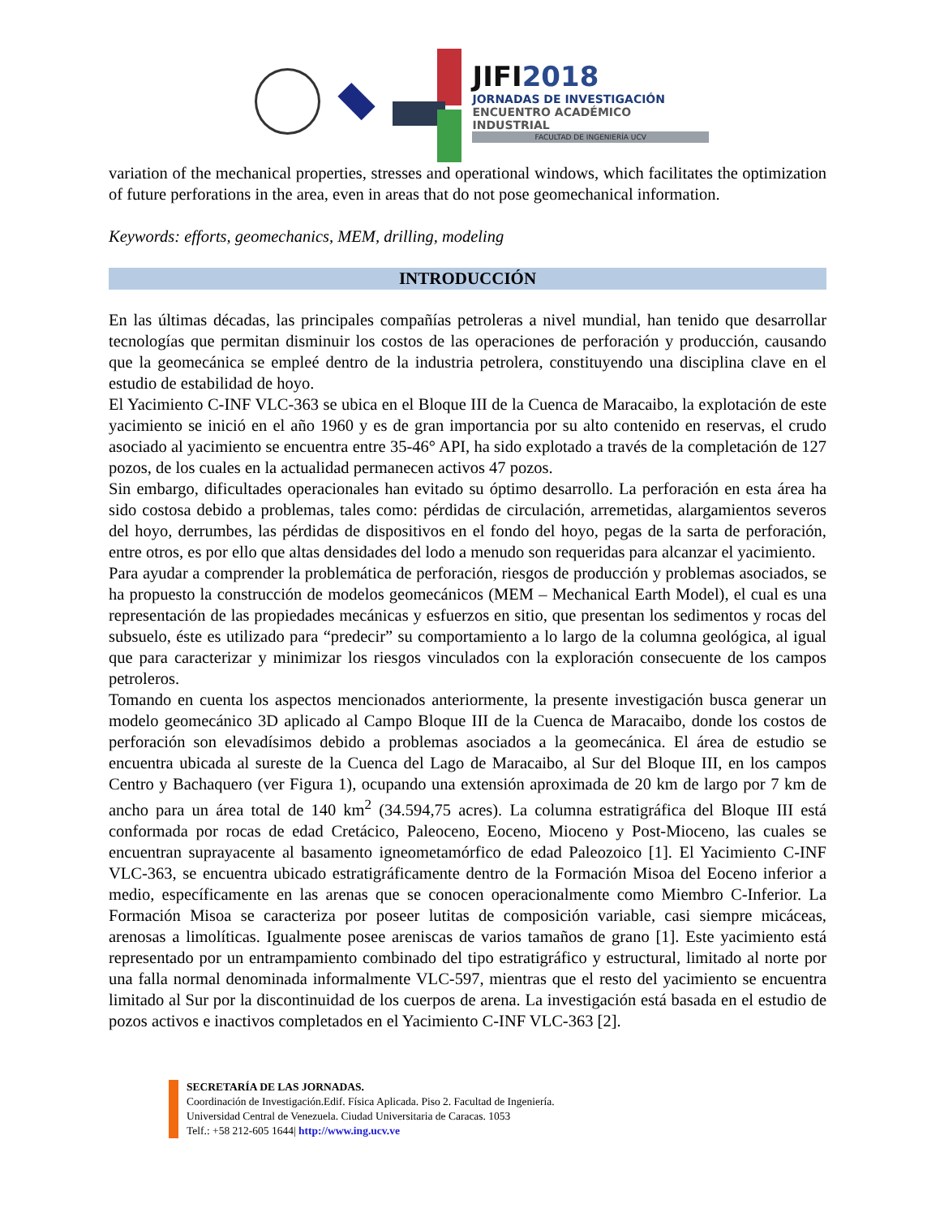JIFI2018
JORNADAS DE INVESTIGACIÓN
ENCUENTRO ACADÉMICO INDUSTRIAL
FACULTAD DE INGENIERÍA UCV
variation of the mechanical properties, stresses and operational windows, which facilitates the optimization of future perforations in the area, even in areas that do not pose geomechanical information.
Keywords: efforts, geomechanics, MEM, drilling, modeling
INTRODUCCIÓN
En las últimas décadas, las principales compañías petroleras a nivel mundial, han tenido que desarrollar tecnologías que permitan disminuir los costos de las operaciones de perforación y producción, causando que la geomecánica se empleé dentro de la industria petrolera, constituyendo una disciplina clave en el estudio de estabilidad de hoyo.
El Yacimiento C-INF VLC-363 se ubica en el Bloque III de la Cuenca de Maracaibo, la explotación de este yacimiento se inició en el año 1960 y es de gran importancia por su alto contenido en reservas, el crudo asociado al yacimiento se encuentra entre 35-46° API, ha sido explotado a través de la completación de 127 pozos, de los cuales en la actualidad permanecen activos 47 pozos.
Sin embargo, dificultades operacionales han evitado su óptimo desarrollo. La perforación en esta área ha sido costosa debido a problemas, tales como: pérdidas de circulación, arremetidas, alargamientos severos del hoyo, derrumbes, las pérdidas de dispositivos en el fondo del hoyo, pegas de la sarta de perforación, entre otros, es por ello que altas densidades del lodo a menudo son requeridas para alcanzar el yacimiento.
Para ayudar a comprender la problemática de perforación, riesgos de producción y problemas asociados, se ha propuesto la construcción de modelos geomecánicos (MEM – Mechanical Earth Model), el cual es una representación de las propiedades mecánicas y esfuerzos en sitio, que presentan los sedimentos y rocas del subsuelo, éste es utilizado para “predecir” su comportamiento a lo largo de la columna geológica, al igual que para caracterizar y minimizar los riesgos vinculados con la exploración consecuente de los campos petroleros.
Tomando en cuenta los aspectos mencionados anteriormente, la presente investigación busca generar un modelo geomecánico 3D aplicado al Campo Bloque III de la Cuenca de Maracaibo, donde los costos de perforación son elevadísimos debido a problemas asociados a la geomecánica. El área de estudio se encuentra ubicada al sureste de la Cuenca del Lago de Maracaibo, al Sur del Bloque III, en los campos Centro y Bachaquero (ver Figura 1), ocupando una extensión aproximada de 20 km de largo por 7 km de ancho para un área total de 140 km<sup>2</sup> (34.594,75 acres). La columna estratigráfica del Bloque III está conformada por rocas de edad Cretácico, Paleoceno, Eoceno, Mioceno y Post-Mioceno, las cuales se encuentran suprayacente al basamento igneometamórfico de edad Paleozoico [1]. El Yacimiento C-INF VLC-363, se encuentra ubicado estratigráficamente dentro de la Formación Misoa del Eoceno inferior a medio, específicamente en las arenas que se conocen operacionalmente como Miembro C-Inferior. La Formación Misoa se caracteriza por poseer lutitas de composición variable, casi siempre micáceas, arenosas a limolíticas. Igualmente posee areniscas de varios tamaños de grano [1]. Este yacimiento está representado por un entrampamiento combinado del tipo estratigráfico y estructural, limitado al norte por una falla normal denominada informalmente VLC-597, mientras que el resto del yacimiento se encuentra limitado al Sur por la discontinuidad de los cuerpos de arena. La investigación está basada en el estudio de pozos activos e inactivos completados en el Yacimiento C-INF VLC-363 [2].
SECRETARÍA DE LAS JORNADAS.
Coordinación de Investigación.Edif. Física Aplicada. Piso 2. Facultad de Ingeniería.
Universidad Central de Venezuela. Ciudad Universitaria de Caracas. 1053
Telf.: +58 212-605 1644| http://www.ing.ucv.ve